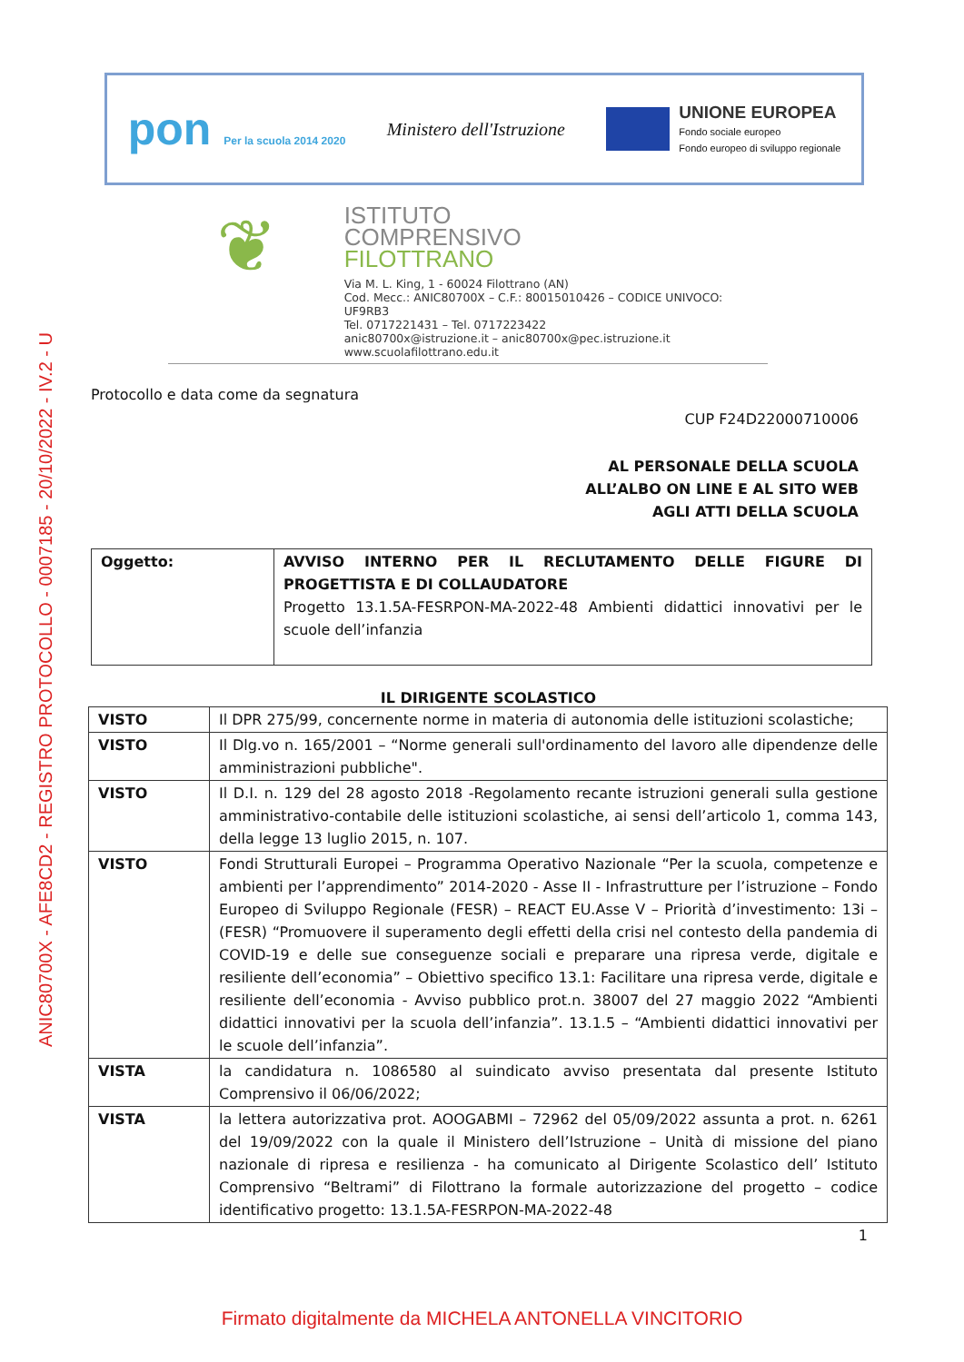ANIC80700X - AFE8CD2 - REGISTRO PROTOCOLLO - 0007185 - 20/10/2022 - IV.2 - U
pon Per la scuola 2014 2020
Ministero dell'Istruzione
UNIONE EUROPEA
Fondo sociale europeo
Fondo europeo di sviluppo regionale
❦
ISTITUTO
COMPRENSIVO
FILOTTRANO
Via M. L. King, 1 - 60024 Filottrano (AN)
Cod. Mecc.: ANIC80700X – C.F.: 80015010426 – CODICE UNIVOCO: UF9RB3
Tel. 0717221431 – Tel. 0717223422
anic80700x@istruzione.it – anic80700x@pec.istruzione.it
www.scuolafilottrano.edu.it
Protocollo e data come da segnatura
CUP F24D22000710006
AL PERSONALE DELLA SCUOLA
ALL’ALBO ON LINE E AL SITO WEB
AGLI ATTI DELLA SCUOLA
| Oggetto: | AVVISO INTERNO PER IL RECLUTAMENTO DELLE FIGURE DI PROGETTISTA E DI COLLAUDATORE Progetto 13.1.5A-FESRPON-MA-2022-48 Ambienti didattici innovativi per le scuole dell’infanzia |
IL DIRIGENTE SCOLASTICO
| VISTO | Il DPR 275/99, concernente norme in materia di autonomia delle istituzioni scolastiche; |
| VISTO | Il Dlg.vo n. 165/2001 – “Norme generali sull'ordinamento del lavoro alle dipendenze delle amministrazioni pubbliche". |
| VISTO | Il D.I. n. 129 del 28 agosto 2018 -Regolamento recante istruzioni generali sulla gestione amministrativo-contabile delle istituzioni scolastiche, ai sensi dell’articolo 1, comma 143, della legge 13 luglio 2015, n. 107. |
| VISTO | Fondi Strutturali Europei – Programma Operativo Nazionale “Per la scuola, competenze e ambienti per l’apprendimento” 2014-2020 - Asse II - Infrastrutture per l’istruzione – Fondo Europeo di Sviluppo Regionale (FESR) – REACT EU.Asse V – Priorità d’investimento: 13i – (FESR) “Promuovere il superamento degli effetti della crisi nel contesto della pandemia di COVID-19 e delle sue conseguenze sociali e preparare una ripresa verde, digitale e resiliente dell’economia” – Obiettivo specifico 13.1: Facilitare una ripresa verde, digitale e resiliente dell’economia - Avviso pubblico prot.n. 38007 del 27 maggio 2022 “Ambienti didattici innovativi per la scuola dell’infanzia”. 13.1.5 – “Ambienti didattici innovativi per le scuole dell’infanzia”. |
| VISTA | la candidatura n. 1086580 al suindicato avviso presentata dal presente Istituto Comprensivo il 06/06/2022; |
| VISTA | la lettera autorizzativa prot. AOOGABMI – 72962 del 05/09/2022 assunta a prot. n. 6261 del 19/09/2022 con la quale il Ministero dell’Istruzione – Unità di missione del piano nazionale di ripresa e resilienza - ha comunicato al Dirigente Scolastico dell’ Istituto Comprensivo “Beltrami” di Filottrano la formale autorizzazione del progetto – codice identificativo progetto: 13.1.5A-FESRPON-MA-2022-48 |
1
Firmato digitalmente da MICHELA ANTONELLA VINCITORIO